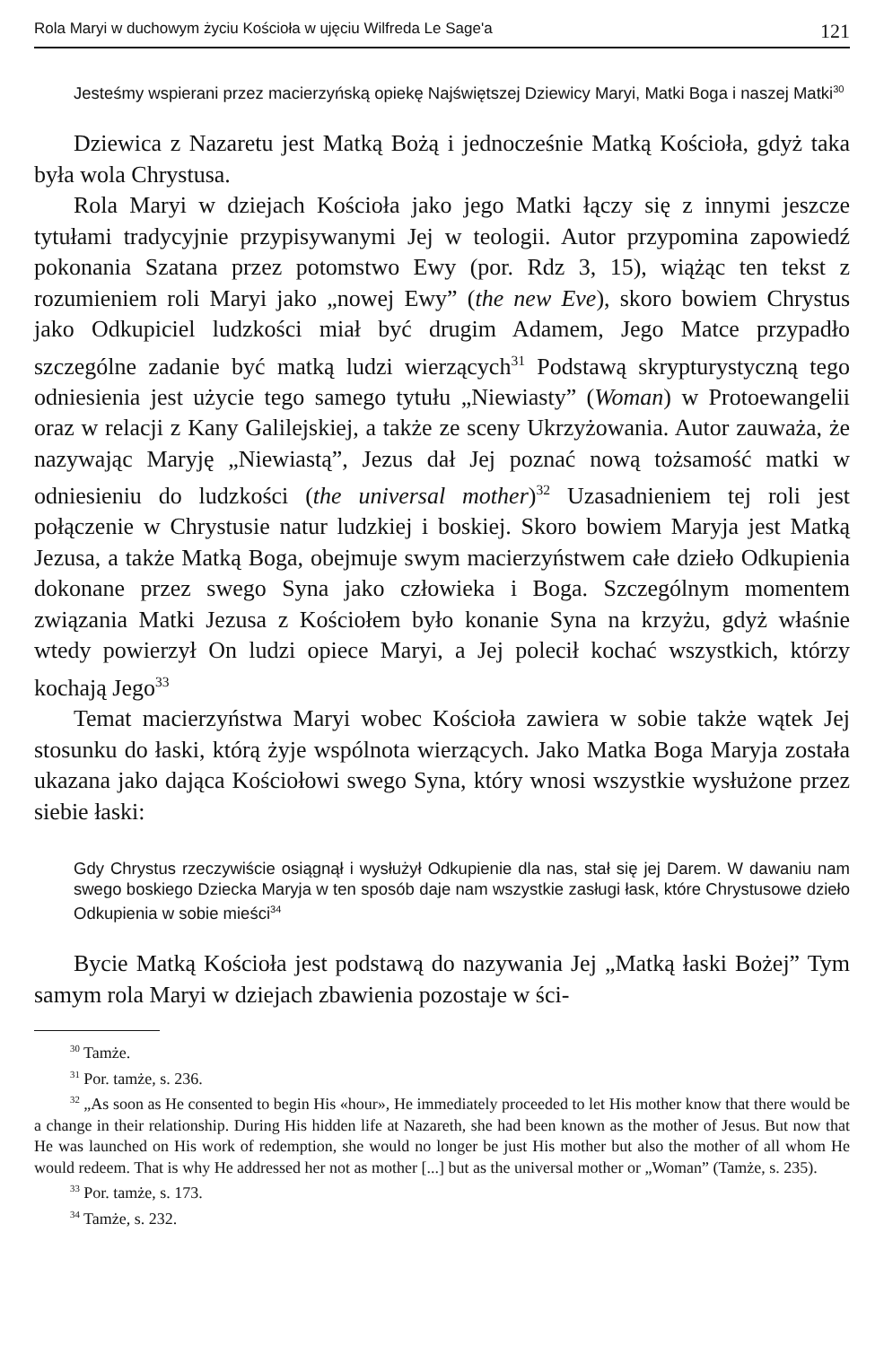Rola Maryi w duchowym życiu Kościoła w ujęciu Wilfreda Le Sage'a 121
Jesteśmy wspierani przez macierzyńską opiekę Najświętszej Dziewicy Maryi, Matki Boga i naszej Matki<sup>30</sup>
Dziewica z Nazaretu jest Matką Bożą i jednocześnie Matką Kościoła, gdyż taka była wola Chrystusa.
Rola Maryi w dziejach Kościoła jako jego Matki łączy się z innymi jeszcze tytułami tradycyjnie przypisywanymi Jej w teologii. Autor przypomina zapowiedź pokonania Szatana przez potomstwo Ewy (por. Rdz 3, 15), wiążąc ten tekst z rozumieniem roli Maryi jako „nowej Ewy” (the new Eve), skoro bowiem Chrystus jako Odkupiciel ludzkości miał być drugim Adamem, Jego Matce przypadło szczególne zadanie być matką ludzi wierzących<sup>31</sup> Podstawą skrypturystyczną tego odniesienia jest użycie tego samego tytułu „Niewiasty” (Woman) w Protoewangelii oraz w relacji z Kany Galilejskiej, a także ze sceny Ukrzyżowania. Autor zauważa, że nazywając Maryję „Niewiastą”, Jezus dał Jej poznać nową tożsamość matki w odniesieniu do ludzkości (the universal mother)<sup>32</sup> Uzasadnieniem tej roli jest połączenie w Chrystusie natur ludzkiej i boskiej. Skoro bowiem Maryja jest Matką Jezusa, a także Matką Boga, obejmuje swym macierzyństwem całe dzieło Odkupienia dokonane przez swego Syna jako człowieka i Boga. Szczególnym momentem związania Matki Jezusa z Kościołem było konanie Syna na krzyżu, gdyż właśnie wtedy powierzył On ludzi opiece Maryi, a Jej polecił kochać wszystkich, którzy kochają Jego<sup>33</sup>
Temat macierzyństwa Maryi wobec Kościoła zawiera w sobie także wątek Jej stosunku do łaski, którą żyje wspólnota wierzących. Jako Matka Boga Maryja została ukazana jako dająca Kościołowi swego Syna, który wnosi wszystkie wysłużone przez siebie łaski:
Gdy Chrystus rzeczywiście osiągnął i wysłużył Odkupienie dla nas, stał się jej Darem. W dawaniu nam swego boskiego Dziecka Maryja w ten sposób daje nam wszystkie zasługi łask, które Chrystusowe dzieło Odkupienia w sobie mieści<sup>34</sup>
Bycie Matką Kościoła jest podstawą do nazywania Jej „Matką łaski Bożej” Tym samym rola Maryi w dziejach zbawienia pozostaje w ści-
<sup>30</sup> Tamże.
<sup>31</sup> Por. tamże, s. 236.
<sup>32</sup> „As soon as He consented to begin His «hour», He immediately proceeded to let His mother know that there would be a change in their relationship. During His hidden life at Nazareth, she had been known as the mother of Jesus. But now that He was launched on His work of redemption, she would no longer be just His mother but also the mother of all whom He would redeem. That is why He addressed her not as mother [...] but as the universal mother or „Woman” (Tamże, s. 235).
<sup>33</sup> Por. tamże, s. 173.
<sup>34</sup> Tamże, s. 232.